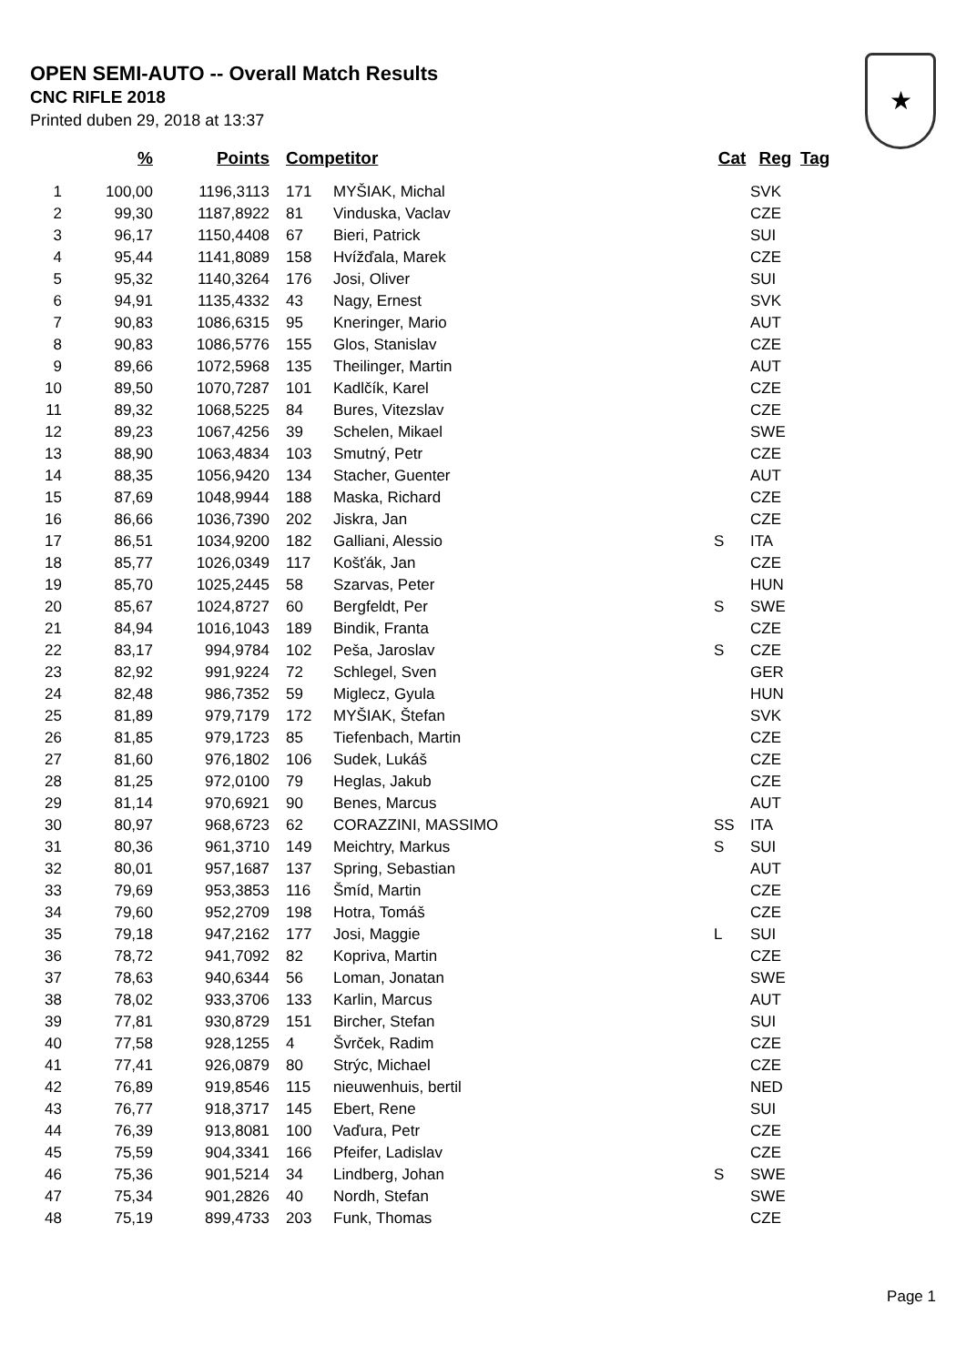OPEN SEMI-AUTO -- Overall Match Results
CNC RIFLE 2018
Printed duben 29, 2018 at 13:37
★
| | % | Points | Competitor | | Cat | Reg | Tag |
| --- | --- | --- | --- | --- | --- | --- | --- |
| 1 | 100,00 | 1196,3113 | 171 | MYŠIAK, Michal | | SVK | |
| 2 | 99,30 | 1187,8922 | 81 | Vinduska, Vaclav | | CZE | |
| 3 | 96,17 | 1150,4408 | 67 | Bieri, Patrick | | SUI | |
| 4 | 95,44 | 1141,8089 | 158 | Hvížďala, Marek | | CZE | |
| 5 | 95,32 | 1140,3264 | 176 | Josi, Oliver | | SUI | |
| 6 | 94,91 | 1135,4332 | 43 | Nagy, Ernest | | SVK | |
| 7 | 90,83 | 1086,6315 | 95 | Kneringer, Mario | | AUT | |
| 8 | 90,83 | 1086,5776 | 155 | Glos, Stanislav | | CZE | |
| 9 | 89,66 | 1072,5968 | 135 | Theilinger, Martin | | AUT | |
| 10 | 89,50 | 1070,7287 | 101 | Kadlčík, Karel | | CZE | |
| 11 | 89,32 | 1068,5225 | 84 | Bures, Vitezslav | | CZE | |
| 12 | 89,23 | 1067,4256 | 39 | Schelen, Mikael | | SWE | |
| 13 | 88,90 | 1063,4834 | 103 | Smutný, Petr | | CZE | |
| 14 | 88,35 | 1056,9420 | 134 | Stacher, Guenter | | AUT | |
| 15 | 87,69 | 1048,9944 | 188 | Maska, Richard | | CZE | |
| 16 | 86,66 | 1036,7390 | 202 | Jiskra, Jan | | CZE | |
| 17 | 86,51 | 1034,9200 | 182 | Galliani, Alessio | S | ITA | |
| 18 | 85,77 | 1026,0349 | 117 | Košťák, Jan | | CZE | |
| 19 | 85,70 | 1025,2445 | 58 | Szarvas, Peter | | HUN | |
| 20 | 85,67 | 1024,8727 | 60 | Bergfeldt, Per | S | SWE | |
| 21 | 84,94 | 1016,1043 | 189 | Bindik, Franta | | CZE | |
| 22 | 83,17 | 994,9784 | 102 | Peša, Jaroslav | S | CZE | |
| 23 | 82,92 | 991,9224 | 72 | Schlegel, Sven | | GER | |
| 24 | 82,48 | 986,7352 | 59 | Miglecz, Gyula | | HUN | |
| 25 | 81,89 | 979,7179 | 172 | MYŠIAK, Štefan | | SVK | |
| 26 | 81,85 | 979,1723 | 85 | Tiefenbach, Martin | | CZE | |
| 27 | 81,60 | 976,1802 | 106 | Sudek, Lukáš | | CZE | |
| 28 | 81,25 | 972,0100 | 79 | Heglas, Jakub | | CZE | |
| 29 | 81,14 | 970,6921 | 90 | Benes, Marcus | | AUT | |
| 30 | 80,97 | 968,6723 | 62 | CORAZZINI, MASSIMO | SS | ITA | |
| 31 | 80,36 | 961,3710 | 149 | Meichtry, Markus | S | SUI | |
| 32 | 80,01 | 957,1687 | 137 | Spring, Sebastian | | AUT | |
| 33 | 79,69 | 953,3853 | 116 | Šmíd, Martin | | CZE | |
| 34 | 79,60 | 952,2709 | 198 | Hotra, Tomáš | | CZE | |
| 35 | 79,18 | 947,2162 | 177 | Josi, Maggie | L | SUI | |
| 36 | 78,72 | 941,7092 | 82 | Kopriva, Martin | | CZE | |
| 37 | 78,63 | 940,6344 | 56 | Loman, Jonatan | | SWE | |
| 38 | 78,02 | 933,3706 | 133 | Karlin, Marcus | | AUT | |
| 39 | 77,81 | 930,8729 | 151 | Bircher, Stefan | | SUI | |
| 40 | 77,58 | 928,1255 | 4 | Švrček, Radim | | CZE | |
| 41 | 77,41 | 926,0879 | 80 | Strýc, Michael | | CZE | |
| 42 | 76,89 | 919,8546 | 115 | nieuwenhuis, bertil | | NED | |
| 43 | 76,77 | 918,3717 | 145 | Ebert, Rene | | SUI | |
| 44 | 76,39 | 913,8081 | 100 | Vaďura, Petr | | CZE | |
| 45 | 75,59 | 904,3341 | 166 | Pfeifer, Ladislav | | CZE | |
| 46 | 75,36 | 901,5214 | 34 | Lindberg, Johan | S | SWE | |
| 47 | 75,34 | 901,2826 | 40 | Nordh, Stefan | | SWE | |
| 48 | 75,19 | 899,4733 | 203 | Funk, Thomas | | CZE | |
Page 1